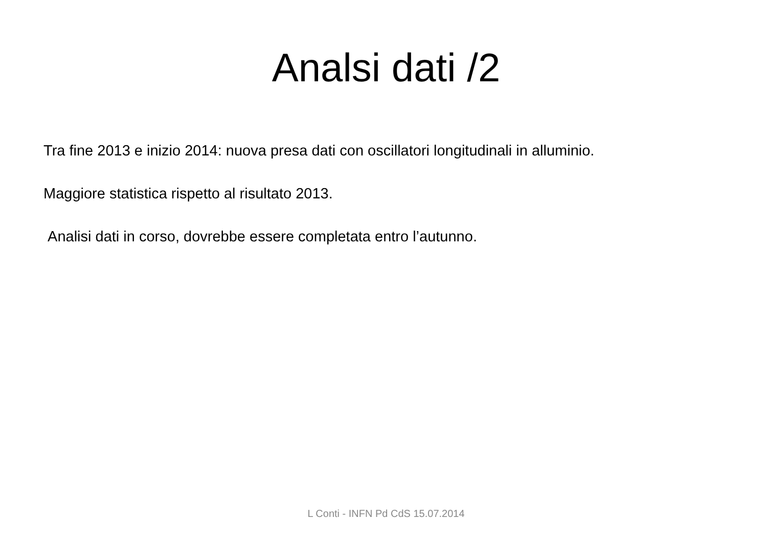Analsi dati /2
Tra fine 2013 e inizio 2014: nuova presa dati con oscillatori longitudinali in alluminio.
Maggiore statistica rispetto al risultato 2013.
Analisi dati in corso, dovrebbe essere completata entro l’autunno.
L Conti - INFN Pd CdS 15.07.2014